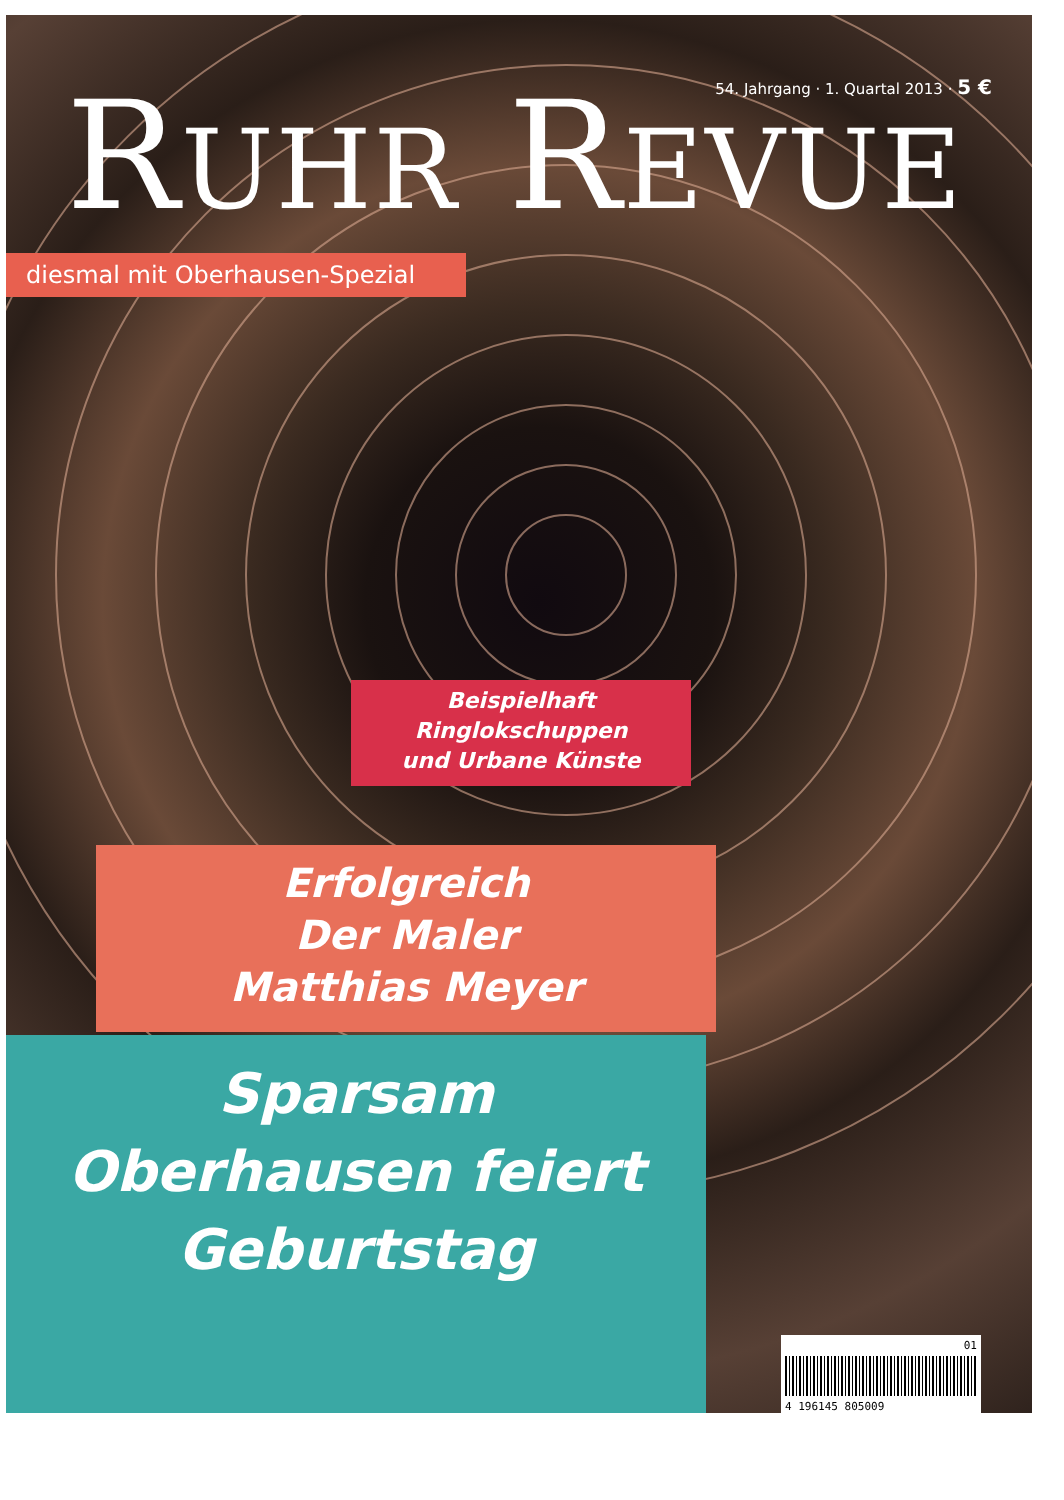54. Jahrgang · 1. Quartal 2013 · 5 €
RUHR REVUE
diesmal mit Oberhausen-Spezial
Beispielhaft
Ringlokschuppen
und Urbane Künste
Erfolgreich
Der Maler
Matthias Meyer
Sparsam
Oberhausen feiert
Geburtstag
01
4 196145 805009